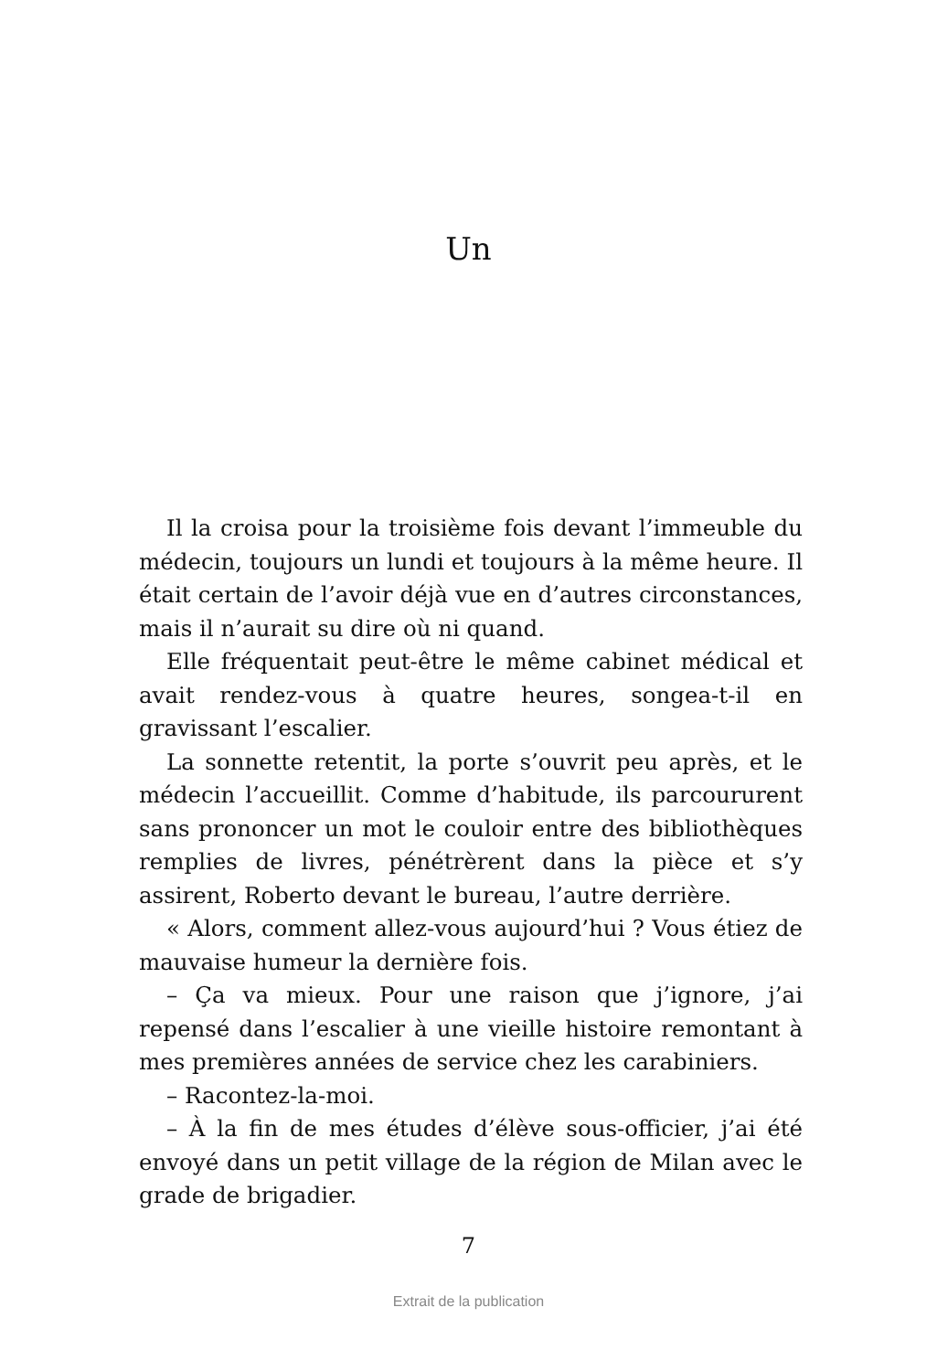Un
Il la croisa pour la troisième fois devant l’immeuble du médecin, toujours un lundi et toujours à la même heure. Il était certain de l’avoir déjà vue en d’autres circonstances, mais il n’aurait su dire où ni quand.
Elle fréquentait peut-être le même cabinet médical et avait rendez-vous à quatre heures, songea-t-il en gravissant l’escalier.
La sonnette retentit, la porte s’ouvrit peu après, et le médecin l’accueillit. Comme d’habitude, ils parcoururent sans prononcer un mot le couloir entre des bibliothèques remplies de livres, pénétrèrent dans la pièce et s’y assirent, Roberto devant le bureau, l’autre derrière.
« Alors, comment allez-vous aujourd’hui ? Vous étiez de mauvaise humeur la dernière fois.
– Ça va mieux. Pour une raison que j’ignore, j’ai repensé dans l’escalier à une vieille histoire remontant à mes premières années de service chez les carabiniers.
– Racontez-la-moi.
– À la fin de mes études d’élève sous-officier, j’ai été envoyé dans un petit village de la région de Milan avec le grade de brigadier.
7
Extrait de la publication